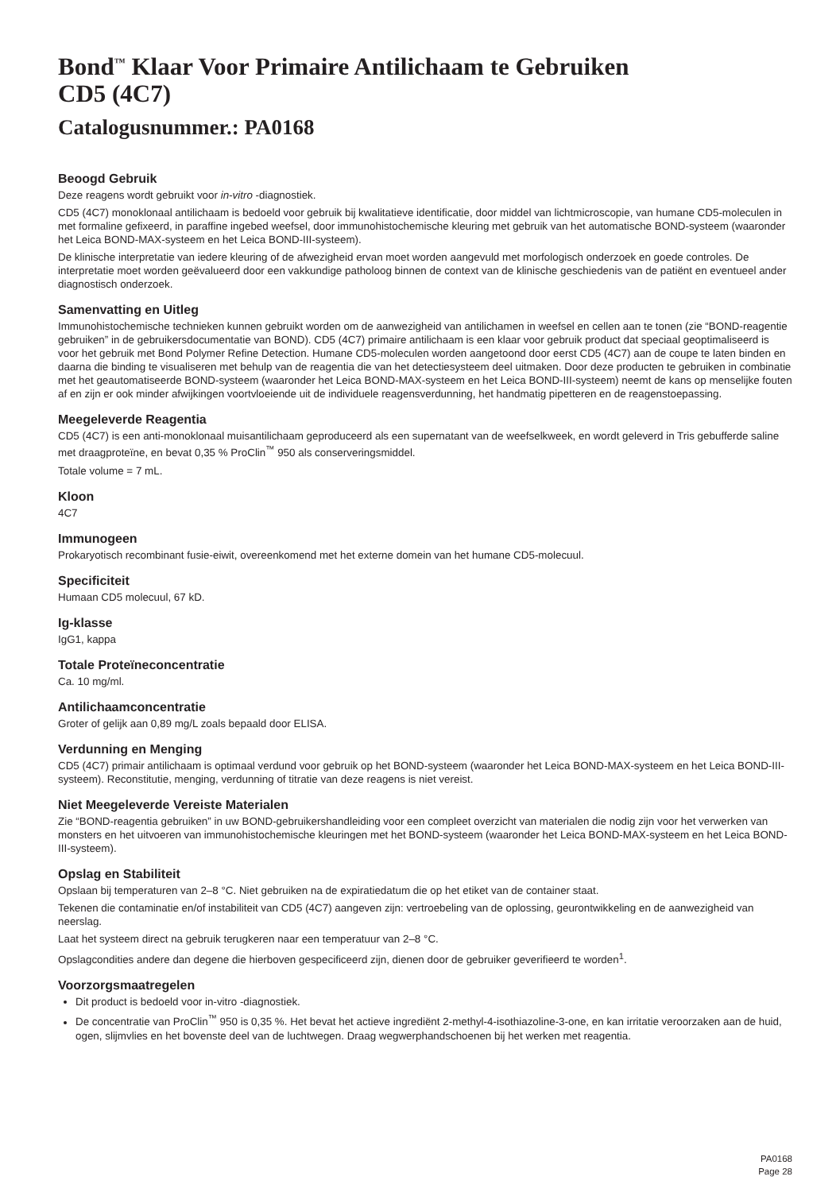Bond<sup>™</sup> Klaar Voor Primaire Antilichaam te Gebruiken
CD5 (4C7)
Catalogusnummer.: PA0168
Beoogd Gebruik
Deze reagens wordt gebruikt voor in-vitro -diagnostiek.
CD5 (4C7) monoklonaal antilichaam is bedoeld voor gebruik bij kwalitatieve identificatie, door middel van lichtmicroscopie, van humane CD5-moleculen in met formaline gefixeerd, in paraffine ingebed weefsel, door immunohistochemische kleuring met gebruik van het automatische BOND-systeem (waaronder het Leica BOND-MAX-systeem en het Leica BOND-III-systeem).
De klinische interpretatie van iedere kleuring of de afwezigheid ervan moet worden aangevuld met morfologisch onderzoek en goede controles. De interpretatie moet worden geëvalueerd door een vakkundige patholoog binnen de context van de klinische geschiedenis van de patiënt en eventueel ander diagnostisch onderzoek.
Samenvatting en Uitleg
Immunohistochemische technieken kunnen gebruikt worden om de aanwezigheid van antilichamen in weefsel en cellen aan te tonen (zie “BOND-reagentie gebruiken” in de gebruikersdocumentatie van BOND). CD5 (4C7) primaire antilichaam is een klaar voor gebruik product dat speciaal geoptimaliseerd is voor het gebruik met Bond Polymer Refine Detection. Humane CD5-moleculen worden aangetoond door eerst CD5 (4C7) aan de coupe te laten binden en daarna die binding te visualiseren met behulp van de reagentia die van het detectiesysteem deel uitmaken. Door deze producten te gebruiken in combinatie met het geautomatiseerde BOND-systeem (waaronder het Leica BOND-MAX-systeem en het Leica BOND-III-systeem) neemt de kans op menselijke fouten af en zijn er ook minder afwijkingen voortvloeiende uit de individuele reagensverdunning, het handmatig pipetteren en de reagenstoepassing.
Meegeleverde Reagentia
CD5 (4C7) is een anti-monoklonaal muisantilichaam geproduceerd als een supernatant van de weefselkweek, en wordt geleverd in Tris gebufferde saline met draagproteïne, en bevat 0,35 % ProClin<sup>™</sup> 950 als conserveringsmiddel.
Totale volume = 7 mL.
Kloon
4C7
Immunogeen
Prokaryotisch recombinant fusie-eiwit, overeenkomend met het externe domein van het humane CD5-molecuul.
Specificiteit
Humaan CD5 molecuul, 67 kD.
Ig-klasse
IgG1, kappa
Totale Proteïneconcentratie
Ca. 10 mg/ml.
Antilichaamconcentratie
Groter of gelijk aan 0,89 mg/L zoals bepaald door ELISA.
Verdunning en Menging
CD5 (4C7) primair antilichaam is optimaal verdund voor gebruik op het BOND-systeem (waaronder het Leica BOND-MAX-systeem en het Leica BOND-III-systeem). Reconstitutie, menging, verdunning of titratie van deze reagens is niet vereist.
Niet Meegeleverde Vereiste Materialen
Zie “BOND-reagentia gebruiken” in uw BOND-gebruikershandleiding voor een compleet overzicht van materialen die nodig zijn voor het verwerken van monsters en het uitvoeren van immunohistochemische kleuringen met het BOND-systeem (waaronder het Leica BOND-MAX-systeem en het Leica BOND-III-systeem).
Opslag en Stabiliteit
Opslaan bij temperaturen van 2–8 °C. Niet gebruiken na de expiratiedatum die op het etiket van de container staat.
Tekenen die contaminatie en/of instabiliteit van CD5 (4C7) aangeven zijn: vertroebeling van de oplossing, geurontwikkeling en de aanwezigheid van neerslag.
Laat het systeem direct na gebruik terugkeren naar een temperatuur van 2–8 °C.
Opslagcondities andere dan degene die hierboven gespecificeerd zijn, dienen door de gebruiker geverifieerd te worden<sup>1</sup>.
Voorzorgsmaatregelen
Dit product is bedoeld voor in-vitro -diagnostiek.
De concentratie van ProClin<sup>™</sup> 950 is 0,35 %. Het bevat het actieve ingrediënt 2-methyl-4-isothiazoline-3-one, en kan irritatie veroorzaken aan de huid, ogen, slijmvlies en het bovenste deel van de luchtwegen. Draag wegwerphandschoenen bij het werken met reagentia.
PA0168
Page 28